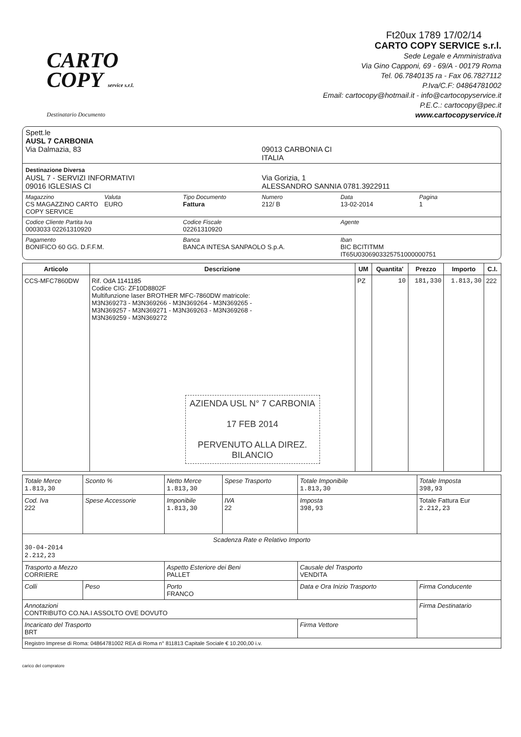Ft20ux 1789 17/02/14
CARTO
COPY service s.r.l.
Destinatario Documento
CARTO COPY SERVICE s.r.l.
Sede Legale e Amministrativa
Via Gino Capponi, 69 - 69/A - 00179 Roma
Tel. 06.7840135 ra - Fax 06.7827112
P.Iva/C.F: 04864781002
Email: cartocopy@hotmail.it - info@cartocopyservice.it
P.E.C.: cartocopy@pec.it
www.cartocopyservice.it
Spett.le
AUSL 7 CARBONIA
Via Dalmazia, 83
09013 CARBONIA CI
ITALIA
Destinazione Diversa
AUSL 7 - SERVIZI INFORMATIVI
09016 IGLESIAS CI
Via Gorizia, 1
ALESSANDRO SANNIA 0781.3922911
Magazzino
CS MAGAZZINO CARTO COPY SERVICE
Valuta
EURO
Tipo Documento
Fattura
Numero
212/ B
Data
13-02-2014
Pagina
1
Codice Cliente Partita Iva
0003033 02261310920
Codice Fiscale
02261310920
Agente
Pagamento
BONIFICO 60 GG. D.F.F.M.
Banca
BANCA INTESA SANPAOLO S.p.A.
Iban
BIC BCITITMM
IT65U0306903325751000000751
| Articolo | Descrizione | UM | Quantita' | Prezzo | Importo | C.I. |
| --- | --- | --- | --- | --- | --- | --- |
| CCS-MFC7860DW | Rif. OdA 1141185 Codice CIG: ZF10D8802F Multifunzione laser BROTHER MFC-7860DW matricole: M3N369273 - M3N369266 - M3N369264 - M3N369265 - M3N369257 - M3N369271 - M3N369263 - M3N369268 - M3N369259 - M3N369272 AZIENDA USL N° 7 CARBONIA 17 FEB 2014 PERVENUTO ALLA DIREZ. BILANCIO | PZ | 10 | 181,330 | 1.813,30 | 222 |
| Totale Merce 1.813,30 | Sconto % | Netto Merce 1.813,30 | Spese Trasporto | Totale Imponibile 1.813,30 | Totale Imposta 398,93 | |
| Cod. Iva 222 | Spese Accessorie | Imponibile 1.813,30 | IVA 22 | Imposta 398,93 | Totale Fattura Eur 2.212,23 | |
| Scadenza Rate e Relativo Importo 30-04-2014 2.212,23 | | | | | | |
| Trasporto a Mezzo CORRIERE | | Aspetto Esteriore dei Beni PALLET | | Causale del Trasporto VENDITA | | |
| Colli | Peso | Porto FRANCO | | Data e Ora Inizio Trasporto | | Firma Conducente |
| Annotazioni CONTRIBUTO CO.NA.I ASSOLTO OVE DOVUTO | | | | | Firma Destinatario | |
| Incaricato del Trasporto BRT | | | | Firma Vettore | | |
| Registro Imprese di Roma: 04864781002 REA di Roma n° 811813 Capitale Sociale € 10.200,00 i.v. | | | | | | |
carico del compratore